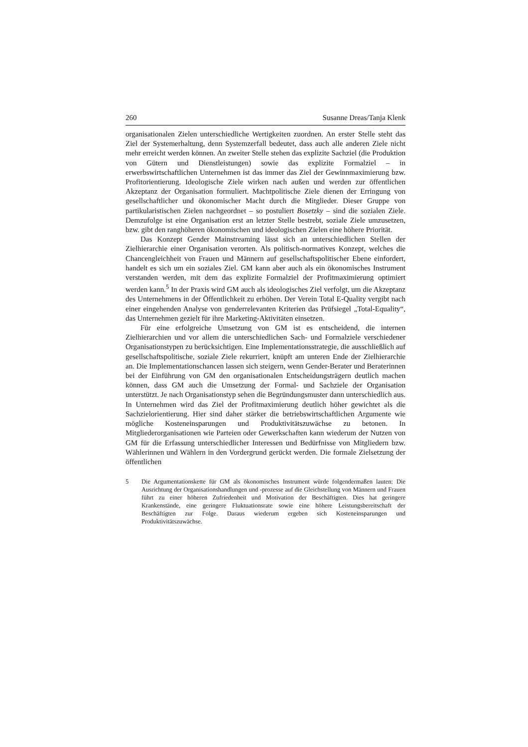260 Susanne Dreas/Tanja Klenk
organisationalen Zielen unterschiedliche Wertigkeiten zuordnen. An erster Stelle steht das Ziel der Systemerhaltung, denn Systemzerfall bedeutet, dass auch alle anderen Ziele nicht mehr erreicht werden können. An zweiter Stelle stehen das explizite Sachziel (die Produktion von Gütern und Dienstleistungen) sowie das explizite Formalziel – in erwerbswirtschaftlichen Unternehmen ist das immer das Ziel der Gewinnmaximierung bzw. Profitorientierung. Ideologische Ziele wirken nach außen und werden zur öffentlichen Akzeptanz der Organisation formuliert. Machtpolitische Ziele dienen der Erringung von gesellschaftlicher und ökonomischer Macht durch die Mitglieder. Dieser Gruppe von partikularistischen Zielen nachgeordnet – so postuliert Bosetzky – sind die sozialen Ziele. Demzufolge ist eine Organisation erst an letzter Stelle bestrebt, soziale Ziele umzusetzen, bzw. gibt den ranghöheren ökonomischen und ideologischen Zielen eine höhere Priorität.
Das Konzept Gender Mainstreaming lässt sich an unterschiedlichen Stellen der Zielhierarchie einer Organisation verorten. Als politisch-normatives Konzept, welches die Chancengleichheit von Frauen und Männern auf gesellschaftspolitischer Ebene einfordert, handelt es sich um ein soziales Ziel. GM kann aber auch als ein ökonomisches Instrument verstanden werden, mit dem das explizite Formalziel der Profitmaximierung optimiert werden kann.<sup>5</sup> In der Praxis wird GM auch als ideologisches Ziel verfolgt, um die Akzeptanz des Unternehmens in der Öffentlichkeit zu erhöhen. Der Verein Total E-Quality vergibt nach einer eingehenden Analyse von genderrelevanten Kriterien das Prüfsiegel „Total-Equality“, das Unternehmen gezielt für ihre Marketing-Aktivitäten einsetzen.
Für eine erfolgreiche Umsetzung von GM ist es entscheidend, die internen Zielhierarchien und vor allem die unterschiedlichen Sach- und Formalziele verschiedener Organisationstypen zu berücksichtigen. Eine Implementationsstrategie, die ausschließlich auf gesellschaftspolitische, soziale Ziele rekurriert, knüpft am unteren Ende der Zielhierarchie an. Die Implementationschancen lassen sich steigern, wenn Gender-Berater und Beraterinnen bei der Einführung von GM den organisationalen Entscheidungsträgern deutlich machen können, dass GM auch die Umsetzung der Formal- und Sachziele der Organisation unterstützt. Je nach Organisationstyp sehen die Begründungsmuster dann unterschiedlich aus. In Unternehmen wird das Ziel der Profitmaximierung deutlich höher gewichtet als die Sachzielorientierung. Hier sind daher stärker die betriebswirtschaftlichen Argumente wie mögliche Kosteneinsparungen und Produktivitätszuwächse zu betonen. In Mitgliederorganisationen wie Parteien oder Gewerkschaften kann wiederum der Nutzen von GM für die Erfassung unterschiedlicher Interessen und Bedürfnisse von Mitgliedern bzw. Wählerinnen und Wählern in den Vordergrund gerückt werden. Die formale Zielsetzung der öffentlichen
5 Die Argumentationskette für GM als ökonomisches Instrument würde folgendermaßen lauten: Die Ausrichtung der Organisationshandlungen und -prozesse auf die Gleichstellung von Männern und Frauen führt zu einer höheren Zufriedenheit und Motivation der Beschäftigten. Dies hat geringere Krankenstände, eine geringere Fluktuationsrate sowie eine höhere Leistungsbereitschaft der Beschäftigten zur Folge. Daraus wiederum ergeben sich Kosteneinsparungen und Produktivitätszuwächse.